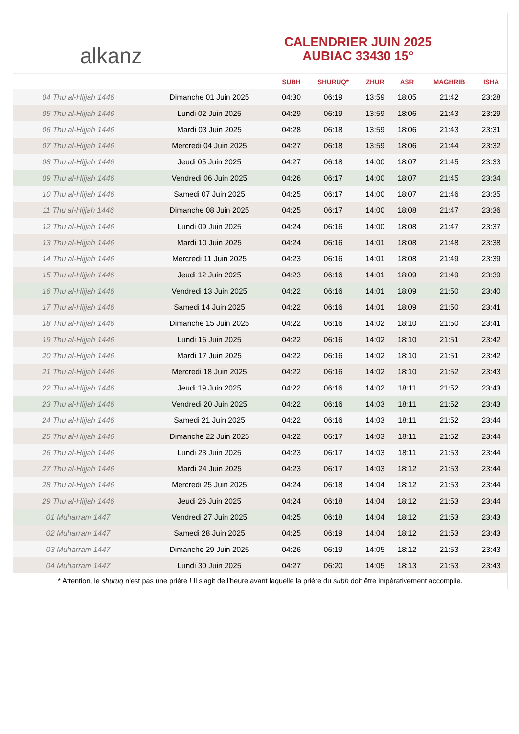alkanz
CALENDRIER JUIN 2025
AUBIAC 33430 15°
| | | SUBH | SHURUQ* | ZHUR | ASR | MAGHRIB | ISHA |
| --- | --- | --- | --- | --- | --- | --- | --- |
| 04 Thu al-Hijjah 1446 | Dimanche 01 Juin 2025 | 04:30 | 06:19 | 13:59 | 18:05 | 21:42 | 23:28 |
| 05 Thu al-Hijjah 1446 | Lundi 02 Juin 2025 | 04:29 | 06:19 | 13:59 | 18:06 | 21:43 | 23:29 |
| 06 Thu al-Hijjah 1446 | Mardi 03 Juin 2025 | 04:28 | 06:18 | 13:59 | 18:06 | 21:43 | 23:31 |
| 07 Thu al-Hijjah 1446 | Mercredi 04 Juin 2025 | 04:27 | 06:18 | 13:59 | 18:06 | 21:44 | 23:32 |
| 08 Thu al-Hijjah 1446 | Jeudi 05 Juin 2025 | 04:27 | 06:18 | 14:00 | 18:07 | 21:45 | 23:33 |
| 09 Thu al-Hijjah 1446 | Vendredi 06 Juin 2025 | 04:26 | 06:17 | 14:00 | 18:07 | 21:45 | 23:34 |
| 10 Thu al-Hijjah 1446 | Samedi 07 Juin 2025 | 04:25 | 06:17 | 14:00 | 18:07 | 21:46 | 23:35 |
| 11 Thu al-Hijjah 1446 | Dimanche 08 Juin 2025 | 04:25 | 06:17 | 14:00 | 18:08 | 21:47 | 23:36 |
| 12 Thu al-Hijjah 1446 | Lundi 09 Juin 2025 | 04:24 | 06:16 | 14:00 | 18:08 | 21:47 | 23:37 |
| 13 Thu al-Hijjah 1446 | Mardi 10 Juin 2025 | 04:24 | 06:16 | 14:01 | 18:08 | 21:48 | 23:38 |
| 14 Thu al-Hijjah 1446 | Mercredi 11 Juin 2025 | 04:23 | 06:16 | 14:01 | 18:08 | 21:49 | 23:39 |
| 15 Thu al-Hijjah 1446 | Jeudi 12 Juin 2025 | 04:23 | 06:16 | 14:01 | 18:09 | 21:49 | 23:39 |
| 16 Thu al-Hijjah 1446 | Vendredi 13 Juin 2025 | 04:22 | 06:16 | 14:01 | 18:09 | 21:50 | 23:40 |
| 17 Thu al-Hijjah 1446 | Samedi 14 Juin 2025 | 04:22 | 06:16 | 14:01 | 18:09 | 21:50 | 23:41 |
| 18 Thu al-Hijjah 1446 | Dimanche 15 Juin 2025 | 04:22 | 06:16 | 14:02 | 18:10 | 21:50 | 23:41 |
| 19 Thu al-Hijjah 1446 | Lundi 16 Juin 2025 | 04:22 | 06:16 | 14:02 | 18:10 | 21:51 | 23:42 |
| 20 Thu al-Hijjah 1446 | Mardi 17 Juin 2025 | 04:22 | 06:16 | 14:02 | 18:10 | 21:51 | 23:42 |
| 21 Thu al-Hijjah 1446 | Mercredi 18 Juin 2025 | 04:22 | 06:16 | 14:02 | 18:10 | 21:52 | 23:43 |
| 22 Thu al-Hijjah 1446 | Jeudi 19 Juin 2025 | 04:22 | 06:16 | 14:02 | 18:11 | 21:52 | 23:43 |
| 23 Thu al-Hijjah 1446 | Vendredi 20 Juin 2025 | 04:22 | 06:16 | 14:03 | 18:11 | 21:52 | 23:43 |
| 24 Thu al-Hijjah 1446 | Samedi 21 Juin 2025 | 04:22 | 06:16 | 14:03 | 18:11 | 21:52 | 23:44 |
| 25 Thu al-Hijjah 1446 | Dimanche 22 Juin 2025 | 04:22 | 06:17 | 14:03 | 18:11 | 21:52 | 23:44 |
| 26 Thu al-Hijjah 1446 | Lundi 23 Juin 2025 | 04:23 | 06:17 | 14:03 | 18:11 | 21:53 | 23:44 |
| 27 Thu al-Hijjah 1446 | Mardi 24 Juin 2025 | 04:23 | 06:17 | 14:03 | 18:12 | 21:53 | 23:44 |
| 28 Thu al-Hijjah 1446 | Mercredi 25 Juin 2025 | 04:24 | 06:18 | 14:04 | 18:12 | 21:53 | 23:44 |
| 29 Thu al-Hijjah 1446 | Jeudi 26 Juin 2025 | 04:24 | 06:18 | 14:04 | 18:12 | 21:53 | 23:44 |
| 01 Muharram 1447 | Vendredi 27 Juin 2025 | 04:25 | 06:18 | 14:04 | 18:12 | 21:53 | 23:43 |
| 02 Muharram 1447 | Samedi 28 Juin 2025 | 04:25 | 06:19 | 14:04 | 18:12 | 21:53 | 23:43 |
| 03 Muharram 1447 | Dimanche 29 Juin 2025 | 04:26 | 06:19 | 14:05 | 18:12 | 21:53 | 23:43 |
| 04 Muharram 1447 | Lundi 30 Juin 2025 | 04:27 | 06:20 | 14:05 | 18:13 | 21:53 | 23:43 |
* Attention, le shuruq n'est pas une prière ! Il s'agit de l'heure avant laquelle la prière du subh doit être impérativement accomplie.